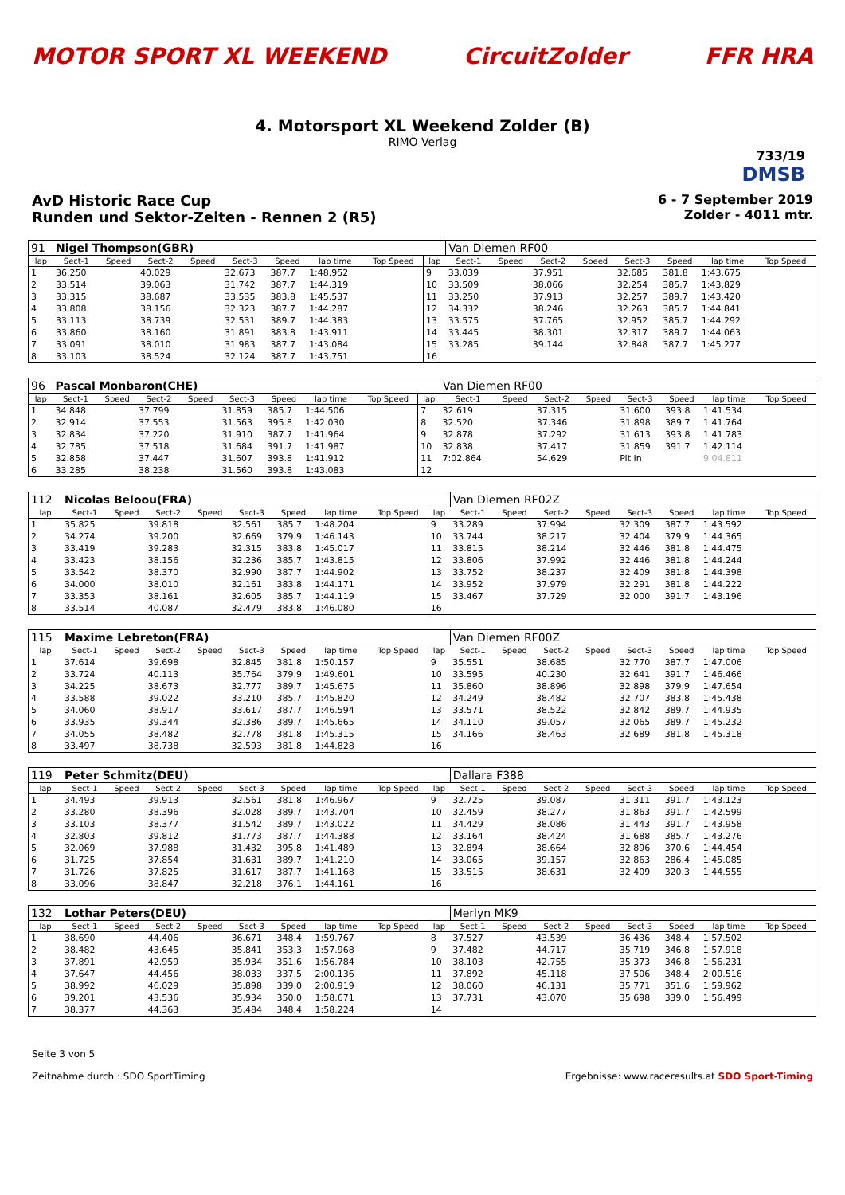MOTOR SPORT XL WEEKEND CircuitZolder FFR HRA
4. Motorsport XL Weekend Zolder (B)
RIMO Verlag
733/19
DMSB
AvD Historic Race Cup
Runden und Sektor-Zeiten - Rennen 2 (R5)
6 - 7 September 2019
Zolder - 4011 mtr.
| 91 | Nigel Thompson(GBR) | | | | | | | | | Van Diemen RF00 | | | | | | | |
| lap | Sect-1 | Speed | Sect-2 | Speed | Sect-3 | Speed | lap time | Top Speed | lap | Sect-1 | Speed | Sect-2 | Speed | Sect-3 | Speed | lap time | Top Speed |
| 1 | 36.250 | | 40.029 | | 32.673 | 387.7 | 1:48.952 | | 9 | 33.039 | | 37.951 | | 32.685 | 381.8 | 1:43.675 | |
| 2 | 33.514 | | 39.063 | | 31.742 | 387.7 | 1:44.319 | | 10 | 33.509 | | 38.066 | | 32.254 | 385.7 | 1:43.829 | |
| 3 | 33.315 | | 38.687 | | 33.535 | 383.8 | 1:45.537 | | 11 | 33.250 | | 37.913 | | 32.257 | 389.7 | 1:43.420 | |
| 4 | 33.808 | | 38.156 | | 32.323 | 387.7 | 1:44.287 | | 12 | 34.332 | | 38.246 | | 32.263 | 385.7 | 1:44.841 | |
| 5 | 33.113 | | 38.739 | | 32.531 | 389.7 | 1:44.383 | | 13 | 33.575 | | 37.765 | | 32.952 | 385.7 | 1:44.292 | |
| 6 | 33.860 | | 38.160 | | 31.891 | 383.8 | 1:43.911 | | 14 | 33.445 | | 38.301 | | 32.317 | 389.7 | 1:44.063 | |
| 7 | 33.091 | | 38.010 | | 31.983 | 387.7 | 1:43.084 | | 15 | 33.285 | | 39.144 | | 32.848 | 387.7 | 1:45.277 | |
| 8 | 33.103 | | 38.524 | | 32.124 | 387.7 | 1:43.751 | | 16 | | | | | | | | |
| 96 | Pascal Monbaron(CHE) | | | | | | | | | Van Diemen RF00 | | | | | | | |
| lap | Sect-1 | Speed | Sect-2 | Speed | Sect-3 | Speed | lap time | Top Speed | lap | Sect-1 | Speed | Sect-2 | Speed | Sect-3 | Speed | lap time | Top Speed |
| 1 | 34.848 | | 37.799 | | 31.859 | 385.7 | 1:44.506 | | 7 | 32.619 | | 37.315 | | 31.600 | 393.8 | 1:41.534 | |
| 2 | 32.914 | | 37.553 | | 31.563 | 395.8 | 1:42.030 | | 8 | 32.520 | | 37.346 | | 31.898 | 389.7 | 1:41.764 | |
| 3 | 32.834 | | 37.220 | | 31.910 | 387.7 | 1:41.964 | | 9 | 32.878 | | 37.292 | | 31.613 | 393.8 | 1:41.783 | |
| 4 | 32.785 | | 37.518 | | 31.684 | 391.7 | 1:41.987 | | 10 | 32.838 | | 37.417 | | 31.859 | 391.7 | 1:42.114 | |
| 5 | 32.858 | | 37.447 | | 31.607 | 393.8 | 1:41.912 | | 11 | 7:02.864 | | 54.629 | | Pit In | | 9:04.811 | |
| 6 | 33.285 | | 38.238 | | 31.560 | 393.8 | 1:43.083 | | 12 | | | | | | | | |
| 112 | Nicolas Beloou(FRA) | | | | | | | | | Van Diemen RF02Z | | | | | | | |
| lap | Sect-1 | Speed | Sect-2 | Speed | Sect-3 | Speed | lap time | Top Speed | lap | Sect-1 | Speed | Sect-2 | Speed | Sect-3 | Speed | lap time | Top Speed |
| 1 | 35.825 | | 39.818 | | 32.561 | 385.7 | 1:48.204 | | 9 | 33.289 | | 37.994 | | 32.309 | 387.7 | 1:43.592 | |
| 2 | 34.274 | | 39.200 | | 32.669 | 379.9 | 1:46.143 | | 10 | 33.744 | | 38.217 | | 32.404 | 379.9 | 1:44.365 | |
| 3 | 33.419 | | 39.283 | | 32.315 | 383.8 | 1:45.017 | | 11 | 33.815 | | 38.214 | | 32.446 | 381.8 | 1:44.475 | |
| 4 | 33.423 | | 38.156 | | 32.236 | 385.7 | 1:43.815 | | 12 | 33.806 | | 37.992 | | 32.446 | 381.8 | 1:44.244 | |
| 5 | 33.542 | | 38.370 | | 32.990 | 387.7 | 1:44.902 | | 13 | 33.752 | | 38.237 | | 32.409 | 381.8 | 1:44.398 | |
| 6 | 34.000 | | 38.010 | | 32.161 | 383.8 | 1:44.171 | | 14 | 33.952 | | 37.979 | | 32.291 | 381.8 | 1:44.222 | |
| 7 | 33.353 | | 38.161 | | 32.605 | 385.7 | 1:44.119 | | 15 | 33.467 | | 37.729 | | 32.000 | 391.7 | 1:43.196 | |
| 8 | 33.514 | | 40.087 | | 32.479 | 383.8 | 1:46.080 | | 16 | | | | | | | | |
| 115 | Maxime Lebreton(FRA) | | | | | | | | | Van Diemen RF00Z | | | | | | | |
| lap | Sect-1 | Speed | Sect-2 | Speed | Sect-3 | Speed | lap time | Top Speed | lap | Sect-1 | Speed | Sect-2 | Speed | Sect-3 | Speed | lap time | Top Speed |
| 1 | 37.614 | | 39.698 | | 32.845 | 381.8 | 1:50.157 | | 9 | 35.551 | | 38.685 | | 32.770 | 387.7 | 1:47.006 | |
| 2 | 33.724 | | 40.113 | | 35.764 | 379.9 | 1:49.601 | | 10 | 33.595 | | 40.230 | | 32.641 | 391.7 | 1:46.466 | |
| 3 | 34.225 | | 38.673 | | 32.777 | 389.7 | 1:45.675 | | 11 | 35.860 | | 38.896 | | 32.898 | 379.9 | 1:47.654 | |
| 4 | 33.588 | | 39.022 | | 33.210 | 385.7 | 1:45.820 | | 12 | 34.249 | | 38.482 | | 32.707 | 383.8 | 1:45.438 | |
| 5 | 34.060 | | 38.917 | | 33.617 | 387.7 | 1:46.594 | | 13 | 33.571 | | 38.522 | | 32.842 | 389.7 | 1:44.935 | |
| 6 | 33.935 | | 39.344 | | 32.386 | 389.7 | 1:45.665 | | 14 | 34.110 | | 39.057 | | 32.065 | 389.7 | 1:45.232 | |
| 7 | 34.055 | | 38.482 | | 32.778 | 381.8 | 1:45.315 | | 15 | 34.166 | | 38.463 | | 32.689 | 381.8 | 1:45.318 | |
| 8 | 33.497 | | 38.738 | | 32.593 | 381.8 | 1:44.828 | | 16 | | | | | | | | |
| 119 | Peter Schmitz(DEU) | | | | | | | | | Dallara F388 | | | | | | | |
| lap | Sect-1 | Speed | Sect-2 | Speed | Sect-3 | Speed | lap time | Top Speed | lap | Sect-1 | Speed | Sect-2 | Speed | Sect-3 | Speed | lap time | Top Speed |
| 1 | 34.493 | | 39.913 | | 32.561 | 381.8 | 1:46.967 | | 9 | 32.725 | | 39.087 | | 31.311 | 391.7 | 1:43.123 | |
| 2 | 33.280 | | 38.396 | | 32.028 | 389.7 | 1:43.704 | | 10 | 32.459 | | 38.277 | | 31.863 | 391.7 | 1:42.599 | |
| 3 | 33.103 | | 38.377 | | 31.542 | 389.7 | 1:43.022 | | 11 | 34.429 | | 38.086 | | 31.443 | 391.7 | 1:43.958 | |
| 4 | 32.803 | | 39.812 | | 31.773 | 387.7 | 1:44.388 | | 12 | 33.164 | | 38.424 | | 31.688 | 385.7 | 1:43.276 | |
| 5 | 32.069 | | 37.988 | | 31.432 | 395.8 | 1:41.489 | | 13 | 32.894 | | 38.664 | | 32.896 | 370.6 | 1:44.454 | |
| 6 | 31.725 | | 37.854 | | 31.631 | 389.7 | 1:41.210 | | 14 | 33.065 | | 39.157 | | 32.863 | 286.4 | 1:45.085 | |
| 7 | 31.726 | | 37.825 | | 31.617 | 387.7 | 1:41.168 | | 15 | 33.515 | | 38.631 | | 32.409 | 320.3 | 1:44.555 | |
| 8 | 33.096 | | 38.847 | | 32.218 | 376.1 | 1:44.161 | | 16 | | | | | | | | |
| 132 | Lothar Peters(DEU) | | | | | | | | | Merlyn MK9 | | | | | | | |
| lap | Sect-1 | Speed | Sect-2 | Speed | Sect-3 | Speed | lap time | Top Speed | lap | Sect-1 | Speed | Sect-2 | Speed | Sect-3 | Speed | lap time | Top Speed |
| 1 | 38.690 | | 44.406 | | 36.671 | 348.4 | 1:59.767 | | 8 | 37.527 | | 43.539 | | 36.436 | 348.4 | 1:57.502 | |
| 2 | 38.482 | | 43.645 | | 35.841 | 353.3 | 1:57.968 | | 9 | 37.482 | | 44.717 | | 35.719 | 346.8 | 1:57.918 | |
| 3 | 37.891 | | 42.959 | | 35.934 | 351.6 | 1:56.784 | | 10 | 38.103 | | 42.755 | | 35.373 | 346.8 | 1:56.231 | |
| 4 | 37.647 | | 44.456 | | 38.033 | 337.5 | 2:00.136 | | 11 | 37.892 | | 45.118 | | 37.506 | 348.4 | 2:00.516 | |
| 5 | 38.992 | | 46.029 | | 35.898 | 339.0 | 2:00.919 | | 12 | 38.060 | | 46.131 | | 35.771 | 351.6 | 1:59.962 | |
| 6 | 39.201 | | 43.536 | | 35.934 | 350.0 | 1:58.671 | | 13 | 37.731 | | 43.070 | | 35.698 | 339.0 | 1:56.499 | |
| 7 | 38.377 | | 44.363 | | 35.484 | 348.4 | 1:58.224 | | 14 | | | | | | | | |
Seite 3 von 5
Zeitnahme durch : SDO SportTiming
Ergebnisse: www.raceresults.at SDO Sport-Timing